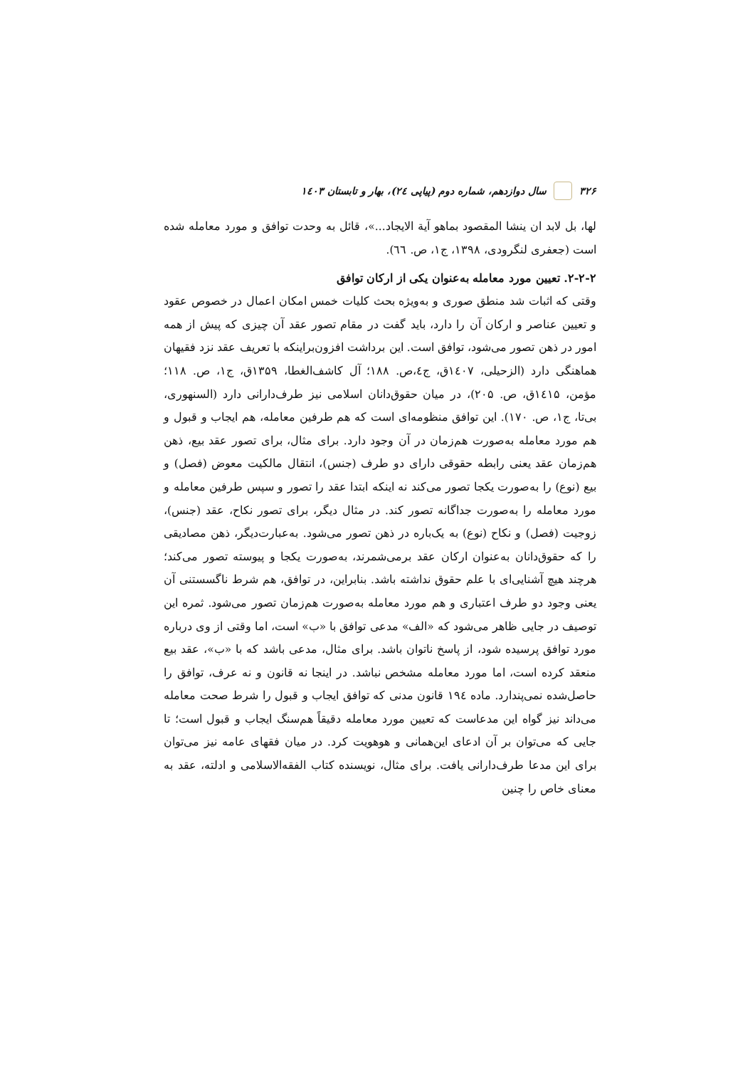۳۲۶ سال دوازدهم، شماره دوم (پیاپی ۲٤)، بهار و تابستان ۱٤۰۳
لها، بل لابد ان ینشا المقصود بماهو آیة الایجاد...»، قائل به وحدت توافق و مورد معامله شده است (جعفری لنگرودی، ۱۳۹۸، ج۱، ص. ٦٦).
۲-۲-۲. تعیین مورد معامله به‌عنوان یکی از ارکان توافق
وقتی که اثبات شد منطق صوری و به‌ویژه بحث کلیات خمس امکان اعمال در خصوص عقود و تعیین عناصر و ارکان آن را دارد، باید گفت در مقام تصور عقد آن چیزی که پیش از همه امور در ذهن تصور می‌شود، توافق است. این برداشت افزون‌براینکه با تعریف عقد نزد فقیهان هماهنگی دارد (الزحیلی، ۱٤۰۷ق، ج٤،ص. ۱۸۸؛ آل کاشف‌الغطا، ۱۳۵۹ق، ج۱، ص. ۱۱۸؛ مؤمن، ۱٤۱۵ق، ص. ۲۰۵)، در میان حقوق‌دانان اسلامی نیز طرف‌دارانی دارد (السنهوری، بی‌تا، ج۱، ص. ۱۷۰). این توافق منظومه‌ای است که هم طرفین معامله، هم ایجاب و قبول و هم مورد معامله به‌صورت هم‌زمان در آن وجود دارد. برای مثال، برای تصور عقد بیع، ذهن هم‌زمان عقد یعنی رابطه حقوقی دارای دو طرف (جنس)، انتقال مالکیت معوض (فصل) و بیع (نوع) را به‌صورت یکجا تصور می‌کند نه اینکه ابتدا عقد را تصور و سپس طرفین معامله و مورد معامله را به‌صورت جداگانه تصور کند. در مثال دیگر، برای تصور نکاح، عقد (جنس)، زوجیت (فصل) و نکاح (نوع) به یک‌باره در ذهن تصور می‌شود. به‌عبارت‌دیگر، ذهن مصادیقی را که حقوق‌دانان به‌عنوان ارکان عقد برمی‌شمرند، به‌صورت یکجا و پیوسته تصور می‌کند؛ هرچند هیچ آشنایی‌ای با علم حقوق نداشته باشد. بنابراین، در توافق، هم شرط ناگسستنی آن یعنی وجود دو طرف اعتباری و هم مورد معامله به‌صورت هم‌زمان تصور می‌شود. ثمره این توصیف در جایی ظاهر می‌شود که «الف» مدعی توافق با «ب» است، اما وقتی از وی درباره مورد توافق پرسیده شود، از پاسخ ناتوان باشد. برای مثال، مدعی باشد که با «ب»، عقد بیع منعقد کرده است، اما مورد معامله مشخص نباشد. در اینجا نه قانون و نه عرف، توافق را حاصل‌شده نمی‌پندارد. ماده ۱۹٤ قانون مدنی که توافق ایجاب و قبول را شرط صحت معامله می‌داند نیز گواه این مدعاست که تعیین مورد معامله دقیقاً هم‌سنگ ایجاب و قبول است؛ تا جایی که می‌توان بر آن ادعای این‌همانی و هوهویت کرد. در میان فقهای عامه نیز می‌توان برای این مدعا طرف‌دارانی یافت. برای مثال، نویسنده کتاب الفقه‌الاسلامی و ادلته، عقد به معنای خاص را چنین